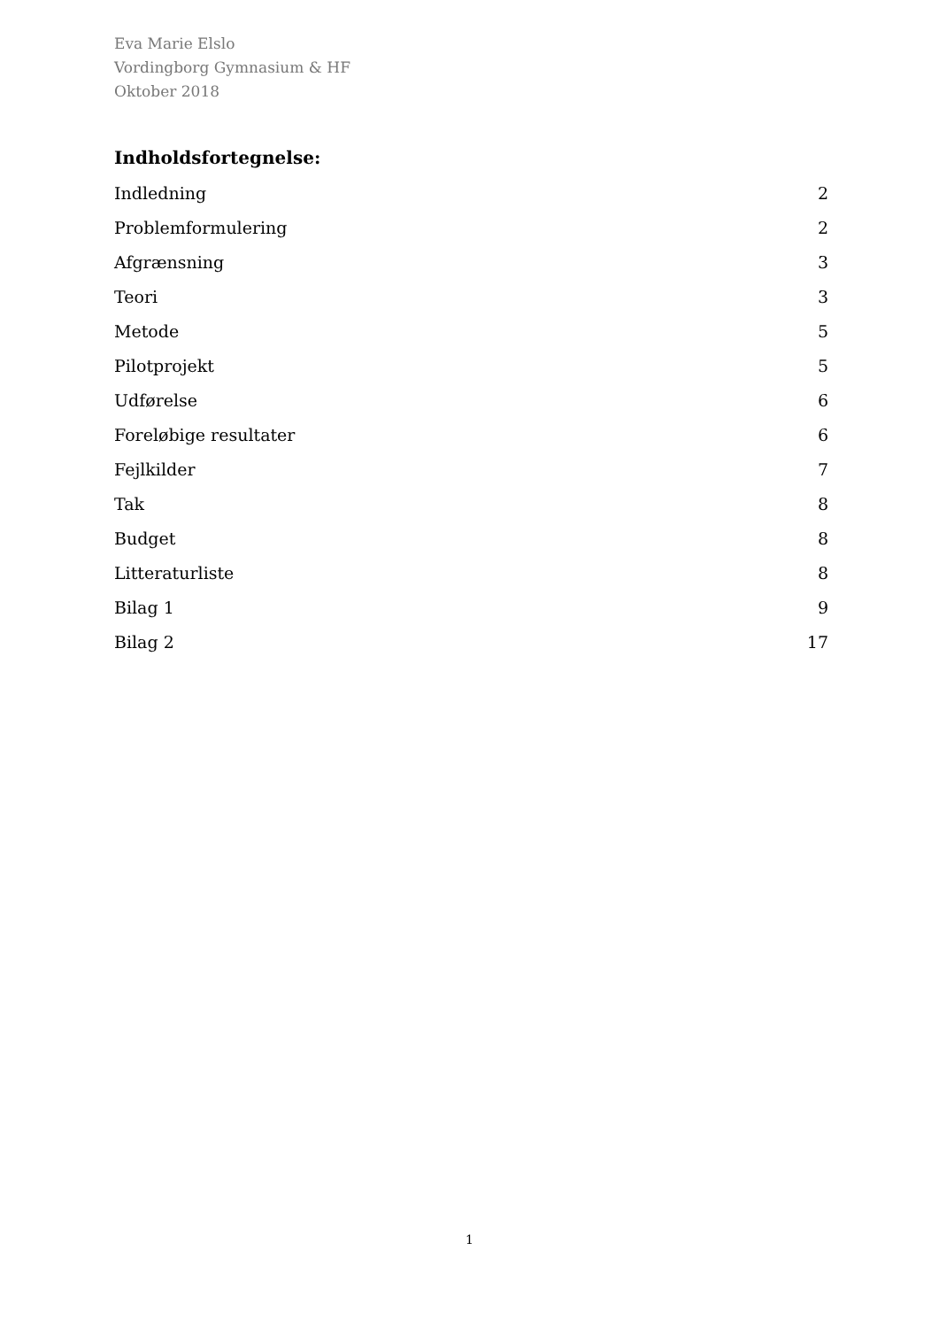Eva Marie Elslo
Vordingborg Gymnasium & HF
Oktober 2018
Indholdsfortegnelse:
Indledning 2
Problemformulering 2
Afgrænsning 3
Teori 3
Metode 5
Pilotprojekt 5
Udførelse 6
Foreløbige resultater 6
Fejlkilder 7
Tak 8
Budget 8
Litteraturliste 8
Bilag 1 9
Bilag 2 17
1